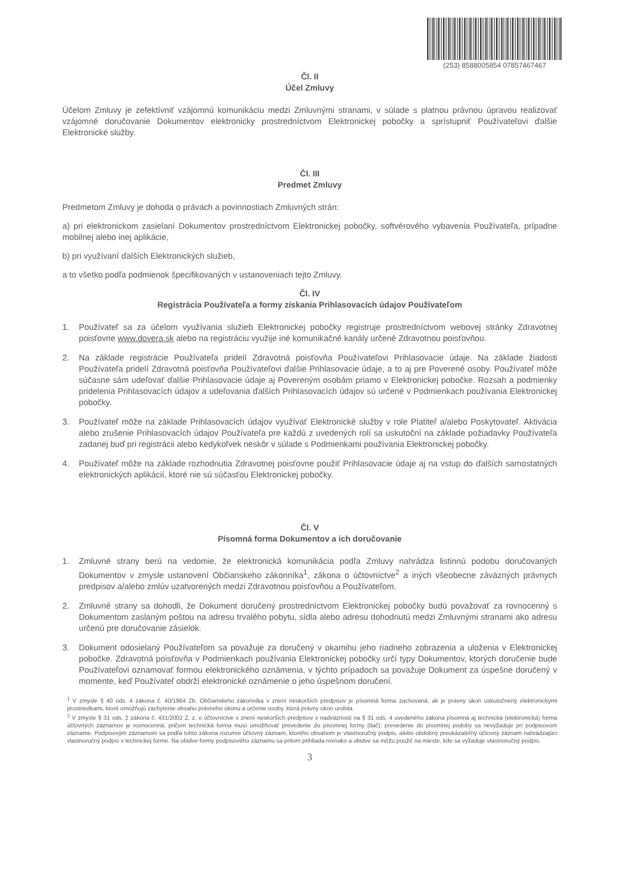(253) 8588005854 07857467467
Čl. II
Účel Zmluvy
Účelom Zmluvy je zefektívniť vzájomnú komunikáciu medzi Zmluvnými stranami, v súlade s platnou právnou úpravou realizovať vzájomné doručovanie Dokumentov elektronicky prostredníctvom Elektronickej pobočky a sprístupniť Používateľovi ďalšie Elektronické služby.
Čl. III
Predmet Zmluvy
Predmetom Zmluvy je dohoda o právach a povinnostiach Zmluvných strán:
a) pri elektronickom zasielaní Dokumentov prostredníctvom Elektronickej pobočky, softvérového vybavenia Používateľa, prípadne mobilnej alebo inej aplikácie,
b) pri využívaní ďalších Elektronických služieb,
a to všetko podľa podmienok špecifikovaných v ustanoveniach tejto Zmluvy.
Čl. IV
Registrácia Používateľa a formy získania Prihlasovacích údajov Používateľom
1. Používateľ sa za účelom využívania služieb Elektronickej pobočky registruje prostredníctvom webovej stránky Zdravotnej poisťovne www.dovera.sk alebo na registráciu využije iné komunikačné kanály určené Zdravotnou poisťovňou.
2. Na základe registrácie Používateľa pridelí Zdravotná poisťovňa Používateľovi Prihlasovacie údaje. Na základe žiadosti Používateľa pridelí Zdravotná poisťovňa Používateľovi ďalšie Prihlasovacie údaje, a to aj pre Poverené osoby. Používateľ môže súčasne sám udeľovať ďalšie Prihlasovacie údaje aj Povereným osobám priamo v Elektronickej pobočke. Rozsah a podmienky pridelenia Prihlasovacích údajov a udeľovania ďalších Prihlasovacích údajov sú určené v Podmienkach používania Elektronickej pobočky.
3. Používateľ môže na základe Prihlasovacích údajov využívať Elektronické služby v role Platiteľ a/alebo Poskytovateľ. Aktivácia alebo zrušenie Prihlasovacích údajov Používateľa pre každú z uvedených rolí sa uskutoční na základe požiadavky Používateľa zadanej buď pri registrácii alebo kedykoľvek neskôr v súlade s Podmienkami používania Elektronickej pobočky.
4. Používateľ môže na základe rozhodnutia Zdravotnej poisťovne použiť Prihlasovacie údaje aj na vstup do ďalších samostatných elektronických aplikácií, ktoré nie sú súčasťou Elektronickej pobočky.
Čl. V
Písomná forma Dokumentov a ich doručovanie
1. Zmluvné strany berú na vedomie, že elektronická komunikácia podľa Zmluvy nahrádza listinnú podobu doručovaných Dokumentov v zmysle ustanovení Občianskeho zákonníka<sup>1</sup>, zákona o účtovníctve<sup>2</sup> a iných všeobecne záväzných právnych predpisov a/alebo zmlúv uzatvorených medzi Zdravotnou poisťovňou a Používateľom.
2. Zmluvné strany sa dohodli, že Dokument doručený prostredníctvom Elektronickej pobočky budú považovať za rovnocenný s Dokumentom zaslaným poštou na adresu trvalého pobytu, sídla alebo adresu dohodnutú medzi Zmluvnými stranami ako adresu určenú pre doručovanie zásielok.
3. Dokument odosielaný Používateľom sa považuje za doručený v okamihu jeho riadneho zobrazenia a uloženia v Elektronickej pobočke. Zdravotná poisťovňa v Podmienkach používania Elektronickej pobočky určí typy Dokumentov, ktorých doručenie bude Používateľovi oznamovať formou elektronického oznámenia, v týchto prípadoch sa považuje Dokument za úspešne doručený v momente, keď Používateľ obdrží elektronické oznámenie o jeho úspešnom doručení.
<sup>1</sup> V zmysle § 40 ods. 4 zákona č. 40/1964 Zb. Občianskeho zákonníka v znení neskorších predpisov je písomná forma zachovaná, ak je právny úkon uskutočnený elektronickými prostriedkami, ktoré umožňujú zachytenie obsahu právneho úkonu a určenie osoby, ktorá právny úkon urobila.
<sup>2</sup> V zmysle § 31 ods. 2 zákona č. 431/2002 Z. z. o účtovníctve v znení neskorších predpisov v nadväznosti na § 31 ods. 4 uvedeného zákona písomná aj technická (elektronická) forma účtovných záznamov je rovnocenná, pričom technická forma musí umožňovať prevedenie do písomnej formy (tlač); prevedenie do písomnej podoby sa nevyžaduje pri podpisovom zázname. Podpisovým záznamom sa podľa tohto zákona rozumie účtovný záznam, ktorého obsahom je vlastnoručný podpis, alebo obdobný preukázateľný účtovný záznam nahrádzajúci vlastnoručný podpis v technickej forme. Na obidve formy podpisového záznamu sa pritom prihliada rovnako a obidve sa môžu použiť na mieste, kde sa vyžaduje vlastnoručný podpis.
3